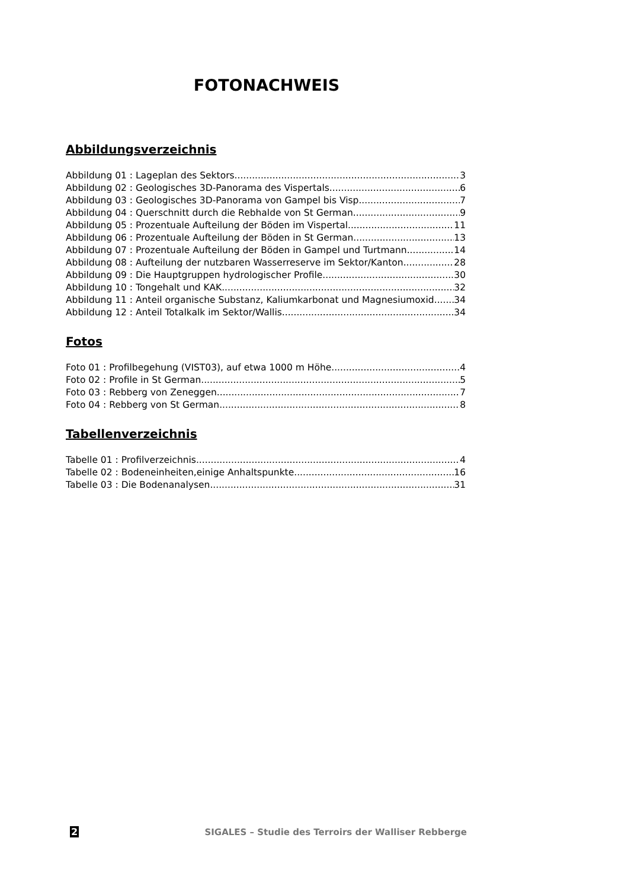FOTONACHWEIS
Abbildungsverzeichnis
Abbildung 01 : Lageplan des Sektors 3
Abbildung 02 : Geologisches 3D-Panorama des Vispertals 6
Abbildung 03 : Geologisches 3D-Panorama von Gampel bis Visp 7
Abbildung 04 : Querschnitt durch die Rebhalde von St German 9
Abbildung 05 : Prozentuale Aufteilung der Böden im Vispertal 11
Abbildung 06 : Prozentuale Aufteilung der Böden in St German 13
Abbildung 07 : Prozentuale Aufteilung der Böden in Gampel und Turtmann 14
Abbildung 08 : Aufteilung der nutzbaren Wasserreserve im Sektor/Kanton 28
Abbildung 09 : Die Hauptgruppen hydrologischer Profile 30
Abbildung 10 : Tongehalt und KAK 32
Abbildung 11 : Anteil organische Substanz, Kaliumkarbonat und Magnesiumoxid 34
Abbildung 12 : Anteil Totalkalk im Sektor/Wallis 34
Fotos
Foto 01 : Profilbegehung (VIST03), auf etwa 1000 m Höhe 4
Foto 02 : Profile in St German 5
Foto 03 : Rebberg von Zeneggen 7
Foto 04 : Rebberg von St German 8
Tabellenverzeichnis
Tabelle 01 : Profilverzeichnis 4
Tabelle 02 : Bodeneinheiten,einige Anhaltspunkte 16
Tabelle 03 : Die Bodenanalysen 31
2 SIGALES – Studie des Terroirs der Walliser Rebberge